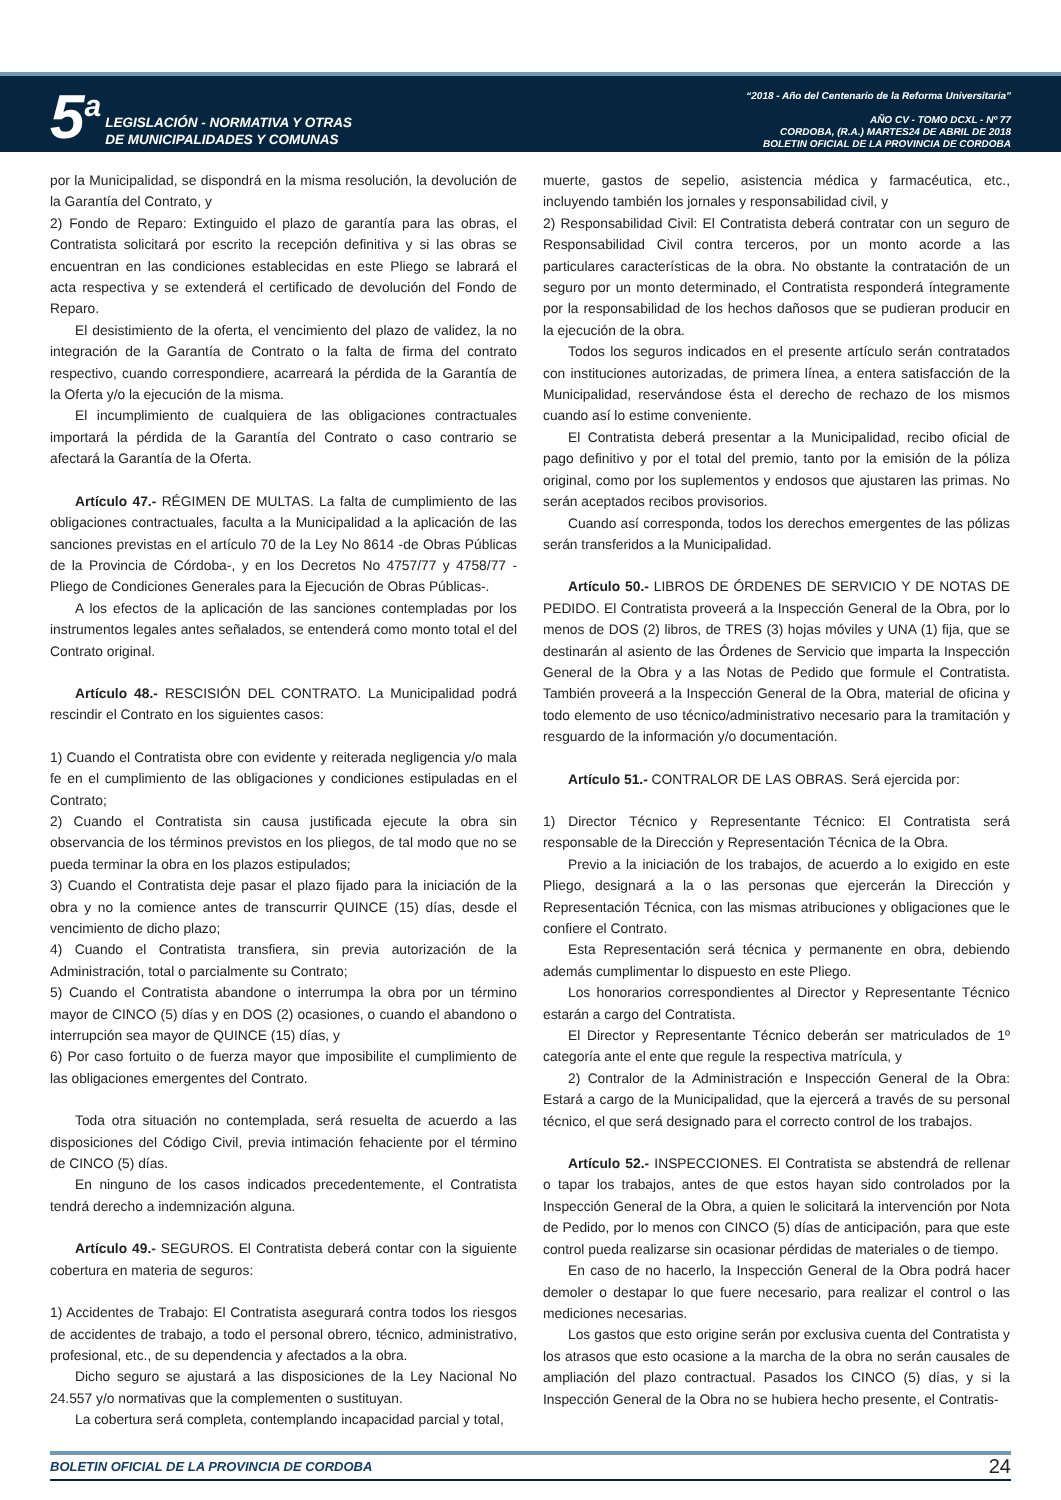5<sup>a</sup> LEGISLACIÓN - NORMATIVA Y OTRAS
DE MUNICIPALIDADES Y COMUNAS
“2018 - Año del Centenario de la Reforma Universitaria”
AÑO CV - TOMO DCXL - Nº 77
CORDOBA, (R.A.) MARTES24 DE ABRIL DE 2018
BOLETIN OFICIAL DE LA PROVINCIA DE CORDOBA
por la Municipalidad, se dispondrá en la misma resolución, la devolución de la Garantía del Contrato, y
2) Fondo de Reparo: Extinguido el plazo de garantía para las obras, el Contratista solicitará por escrito la recepción definitiva y si las obras se encuentran en las condiciones establecidas en este Pliego se labrará el acta respectiva y se extenderá el certificado de devolución del Fondo de Reparo.
El desistimiento de la oferta, el vencimiento del plazo de validez, la no integración de la Garantía de Contrato o la falta de firma del contrato respectivo, cuando correspondiere, acarreará la pérdida de la Garantía de la Oferta y/o la ejecución de la misma.
El incumplimiento de cualquiera de las obligaciones contractuales importará la pérdida de la Garantía del Contrato o caso contrario se afectará la Garantía de la Oferta.
Artículo 47.- RÉGIMEN DE MULTAS. La falta de cumplimiento de las obligaciones contractuales, faculta a la Municipalidad a la aplicación de las sanciones previstas en el artículo 70 de la Ley No 8614 -de Obras Públicas de la Provincia de Córdoba-, y en los Decretos No 4757/77 y 4758/77 -Pliego de Condiciones Generales para la Ejecución de Obras Públicas-.
A los efectos de la aplicación de las sanciones contempladas por los instrumentos legales antes señalados, se entenderá como monto total el del Contrato original.
Artículo 48.- RESCISIÓN DEL CONTRATO. La Municipalidad podrá rescindir el Contrato en los siguientes casos:
1) Cuando el Contratista obre con evidente y reiterada negligencia y/o mala fe en el cumplimiento de las obligaciones y condiciones estipuladas en el Contrato;
2) Cuando el Contratista sin causa justificada ejecute la obra sin observancia de los términos previstos en los pliegos, de tal modo que no se pueda terminar la obra en los plazos estipulados;
3) Cuando el Contratista deje pasar el plazo fijado para la iniciación de la obra y no la comience antes de transcurrir QUINCE (15) días, desde el vencimiento de dicho plazo;
4) Cuando el Contratista transfiera, sin previa autorización de la Administración, total o parcialmente su Contrato;
5) Cuando el Contratista abandone o interrumpa la obra por un término mayor de CINCO (5) días y en DOS (2) ocasiones, o cuando el abandono o interrupción sea mayor de QUINCE (15) días, y
6) Por caso fortuito o de fuerza mayor que imposibilite el cumplimiento de las obligaciones emergentes del Contrato.
Toda otra situación no contemplada, será resuelta de acuerdo a las disposiciones del Código Civil, previa intimación fehaciente por el término de CINCO (5) días.
En ninguno de los casos indicados precedentemente, el Contratista tendrá derecho a indemnización alguna.
Artículo 49.- SEGUROS. El Contratista deberá contar con la siguiente cobertura en materia de seguros:
1) Accidentes de Trabajo: El Contratista asegurará contra todos los riesgos de accidentes de trabajo, a todo el personal obrero, técnico, administrativo, profesional, etc., de su dependencia y afectados a la obra.
Dicho seguro se ajustará a las disposiciones de la Ley Nacional No 24.557 y/o normativas que la complementen o sustituyan.
La cobertura será completa, contemplando incapacidad parcial y total,
muerte, gastos de sepelio, asistencia médica y farmacéutica, etc., incluyendo también los jornales y responsabilidad civil, y
2) Responsabilidad Civil: El Contratista deberá contratar con un seguro de Responsabilidad Civil contra terceros, por un monto acorde a las particulares características de la obra. No obstante la contratación de un seguro por un monto determinado, el Contratista responderá íntegramente por la responsabilidad de los hechos dañosos que se pudieran producir en la ejecución de la obra.
Todos los seguros indicados en el presente artículo serán contratados con instituciones autorizadas, de primera línea, a entera satisfacción de la Municipalidad, reservándose ésta el derecho de rechazo de los mismos cuando así lo estime conveniente.
El Contratista deberá presentar a la Municipalidad, recibo oficial de pago definitivo y por el total del premio, tanto por la emisión de la póliza original, como por los suplementos y endosos que ajustaren las primas. No serán aceptados recibos provisorios.
Cuando así corresponda, todos los derechos emergentes de las pólizas serán transferidos a la Municipalidad.
Artículo 50.- LIBROS DE ÓRDENES DE SERVICIO Y DE NOTAS DE PEDIDO. El Contratista proveerá a la Inspección General de la Obra, por lo menos de DOS (2) libros, de TRES (3) hojas móviles y UNA (1) fija, que se destinarán al asiento de las Órdenes de Servicio que imparta la Inspección General de la Obra y a las Notas de Pedido que formule el Contratista. También proveerá a la Inspección General de la Obra, material de oficina y todo elemento de uso técnico/administrativo necesario para la tramitación y resguardo de la información y/o documentación.
Artículo 51.- CONTRALOR DE LAS OBRAS. Será ejercida por:
1) Director Técnico y Representante Técnico: El Contratista será responsable de la Dirección y Representación Técnica de la Obra.
Previo a la iniciación de los trabajos, de acuerdo a lo exigido en este Pliego, designará a la o las personas que ejercerán la Dirección y Representación Técnica, con las mismas atribuciones y obligaciones que le confiere el Contrato.
Esta Representación será técnica y permanente en obra, debiendo además cumplimentar lo dispuesto en este Pliego.
Los honorarios correspondientes al Director y Representante Técnico estarán a cargo del Contratista.
El Director y Representante Técnico deberán ser matriculados de 1º categoría ante el ente que regule la respectiva matrícula, y
2) Contralor de la Administración e Inspección General de la Obra: Estará a cargo de la Municipalidad, que la ejercerá a través de su personal técnico, el que será designado para el correcto control de los trabajos.
Artículo 52.- INSPECCIONES. El Contratista se abstendrá de rellenar o tapar los trabajos, antes de que estos hayan sido controlados por la Inspección General de la Obra, a quien le solicitará la intervención por Nota de Pedido, por lo menos con CINCO (5) días de anticipación, para que este control pueda realizarse sin ocasionar pérdidas de materiales o de tiempo.
En caso de no hacerlo, la Inspección General de la Obra podrá hacer demoler o destapar lo que fuere necesario, para realizar el control o las mediciones necesarias.
Los gastos que esto origine serán por exclusiva cuenta del Contratista y los atrasos que esto ocasione a la marcha de la obra no serán causales de ampliación del plazo contractual. Pasados los CINCO (5) días, y si la Inspección General de la Obra no se hubiera hecho presente, el Contratis-
BOLETIN OFICIAL DE LA PROVINCIA DE CORDOBA 24